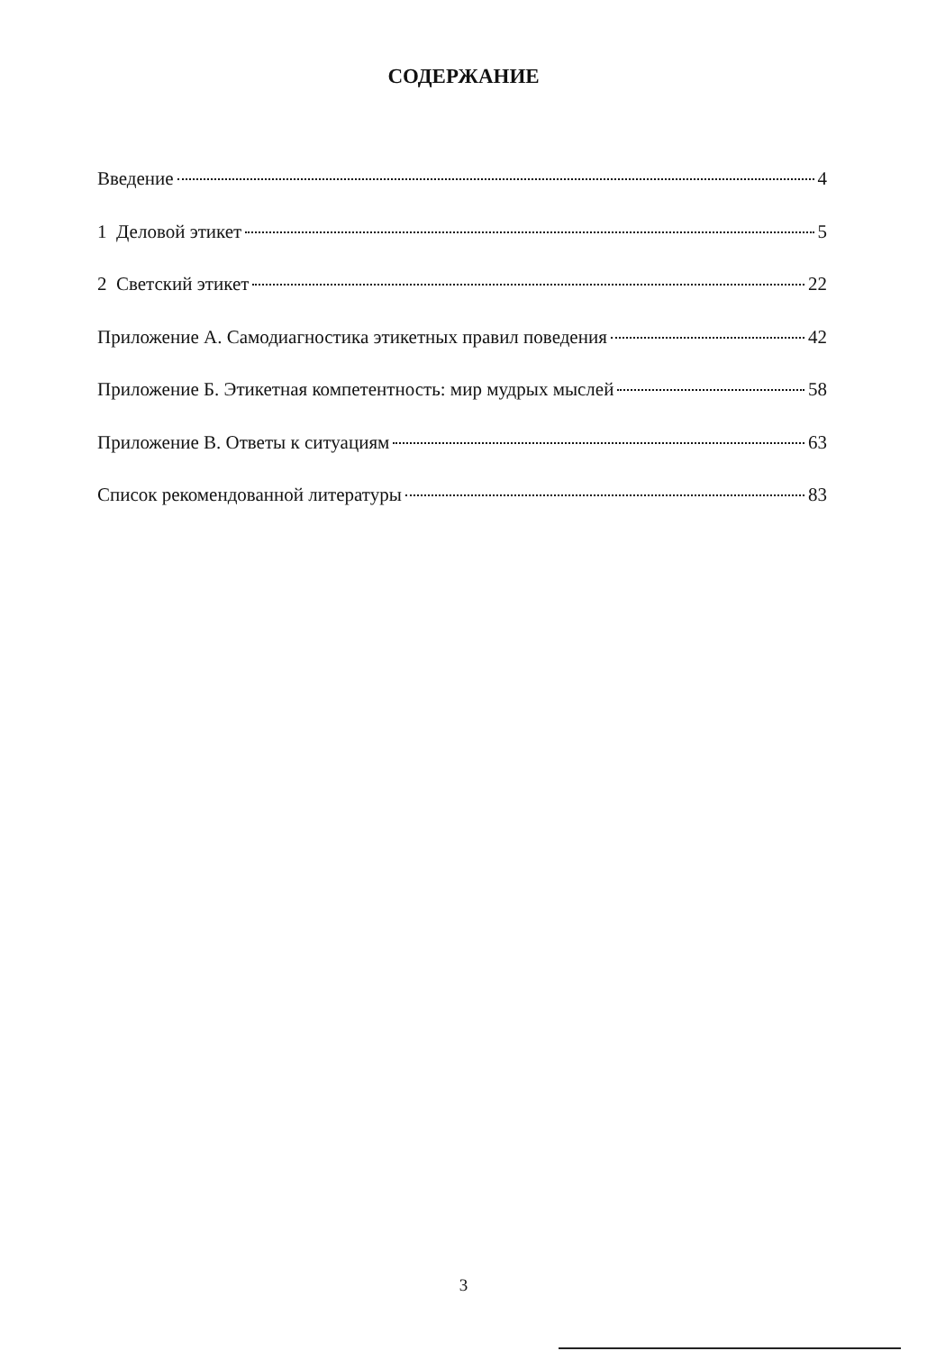СОДЕРЖАНИЕ
Введение 4
1 Деловой этикет 5
2 Светский этикет 22
Приложение А. Самодиагностика этикетных правил поведения 42
Приложение Б. Этикетная компетентность: мир мудрых мыслей 58
Приложение В. Ответы к ситуациям 63
Список рекомендованной литературы 83
3